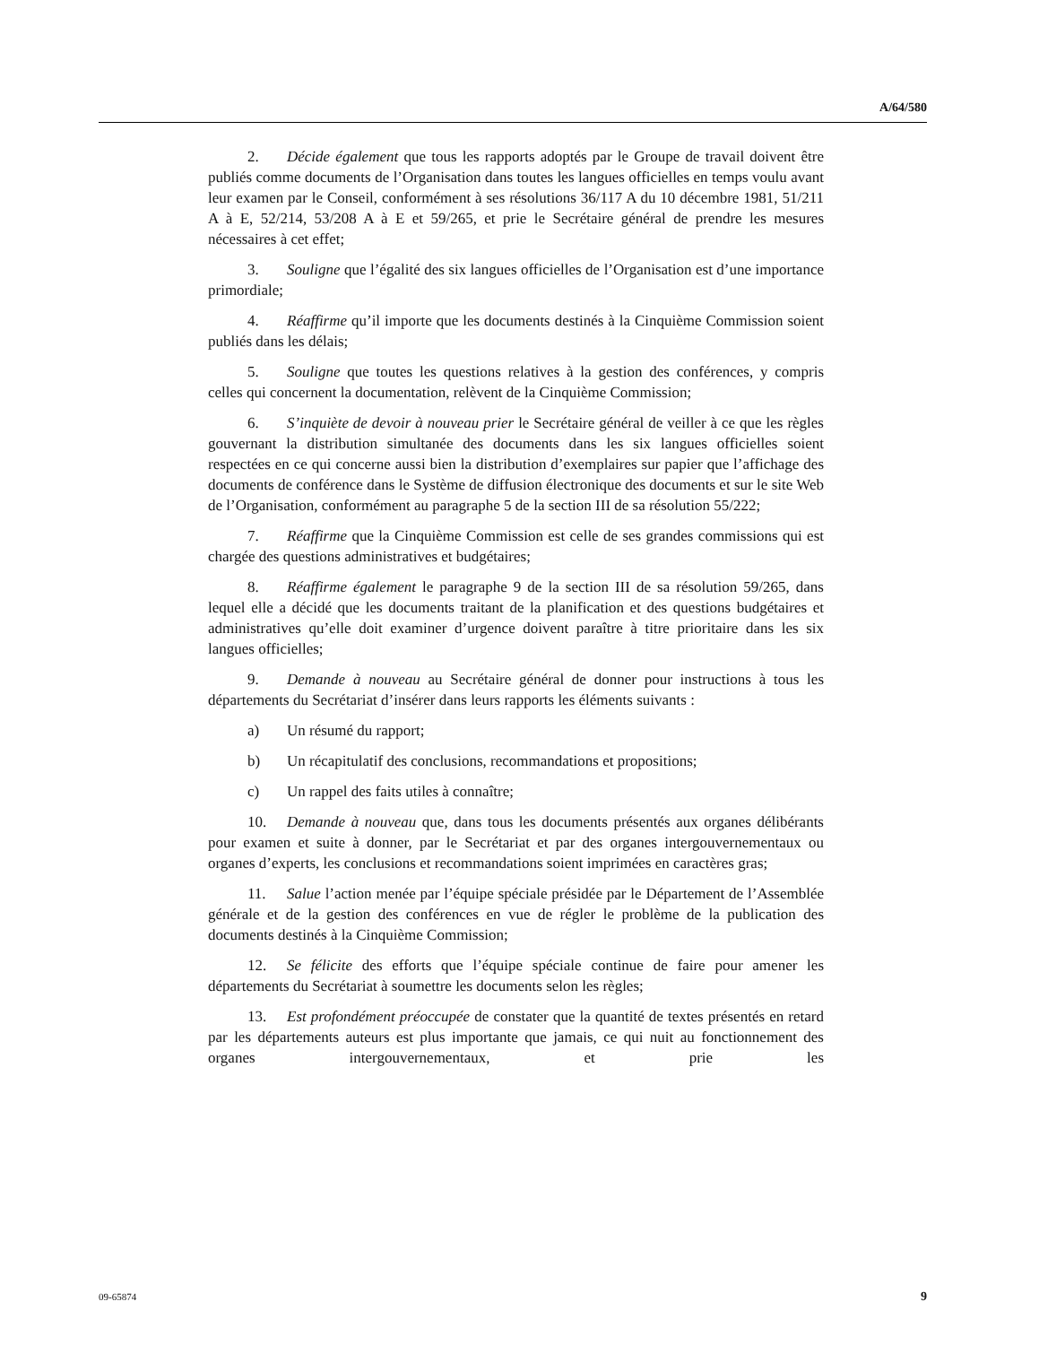A/64/580
2. Décide également que tous les rapports adoptés par le Groupe de travail doivent être publiés comme documents de l’Organisation dans toutes les langues officielles en temps voulu avant leur examen par le Conseil, conformément à ses résolutions 36/117 A du 10 décembre 1981, 51/211 A à E, 52/214, 53/208 A à E et 59/265, et prie le Secrétaire général de prendre les mesures nécessaires à cet effet;
3. Souligne que l’égalité des six langues officielles de l’Organisation est d’une importance primordiale;
4. Réaffirme qu’il importe que les documents destinés à la Cinquième Commission soient publiés dans les délais;
5. Souligne que toutes les questions relatives à la gestion des conférences, y compris celles qui concernent la documentation, relèvent de la Cinquième Commission;
6. S’inquiète de devoir à nouveau prier le Secrétaire général de veiller à ce que les règles gouvernant la distribution simultanée des documents dans les six langues officielles soient respectées en ce qui concerne aussi bien la distribution d’exemplaires sur papier que l’affichage des documents de conférence dans le Système de diffusion électronique des documents et sur le site Web de l’Organisation, conformément au paragraphe 5 de la section III de sa résolution 55/222;
7. Réaffirme que la Cinquième Commission est celle de ses grandes commissions qui est chargée des questions administratives et budgétaires;
8. Réaffirme également le paragraphe 9 de la section III de sa résolution 59/265, dans lequel elle a décidé que les documents traitant de la planification et des questions budgétaires et administratives qu’elle doit examiner d’urgence doivent paraître à titre prioritaire dans les six langues officielles;
9. Demande à nouveau au Secrétaire général de donner pour instructions à tous les départements du Secrétariat d’insérer dans leurs rapports les éléments suivants :
a) Un résumé du rapport;
b) Un récapitulatif des conclusions, recommandations et propositions;
c) Un rappel des faits utiles à connaître;
10. Demande à nouveau que, dans tous les documents présentés aux organes délibérants pour examen et suite à donner, par le Secrétariat et par des organes intergouvernementaux ou organes d’experts, les conclusions et recommandations soient imprimées en caractères gras;
11. Salue l’action menée par l’équipe spéciale présidée par le Département de l’Assemblée générale et de la gestion des conférences en vue de régler le problème de la publication des documents destinés à la Cinquième Commission;
12. Se félicite des efforts que l’équipe spéciale continue de faire pour amener les départements du Secrétariat à soumettre les documents selon les règles;
13. Est profondément préoccupée de constater que la quantité de textes présentés en retard par les départements auteurs est plus importante que jamais, ce qui nuit au fonctionnement des organes intergouvernementaux, et prie les
09-65874 9